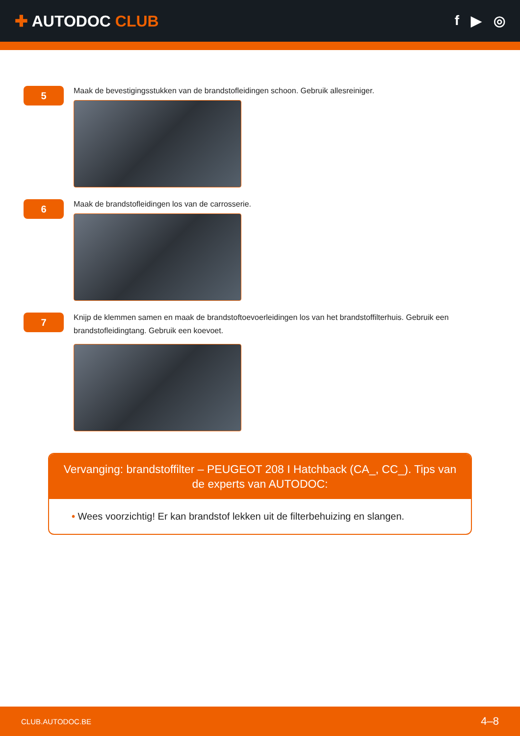✚ AUTODOC CLUB f ▶ ◎
5
Maak de bevestigingsstukken van de brandstofleidingen schoon. Gebruik allesreiniger.
6
Maak de brandstofleidingen los van de carrosserie.
7
Knijp de klemmen samen en maak de brandstoftoevoerleidingen los van het brandstoffilterhuis. Gebruik een brandstofleidingtang. Gebruik een koevoet.
Vervanging: brandstoffilter – PEUGEOT 208 I Hatchback (CA_, CC_). Tips van de experts van AUTODOC:
• Wees voorzichtig! Er kan brandstof lekken uit de filterbehuizing en slangen.
CLUB.AUTODOC.BE 4–8